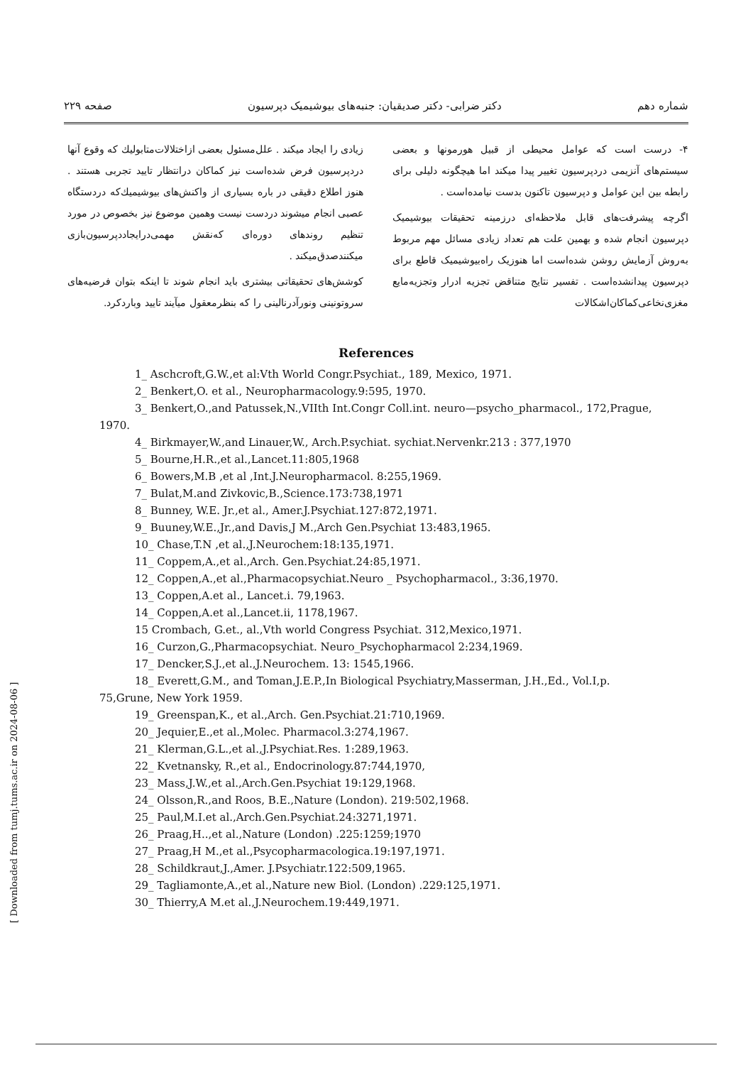شماره دهم دکتر ضرابی- دکتر صدیقیان: جنبه‌های بیوشیمیک دپرسیون صفحه ۲۲۹
۴- درست است که عوامل محیطی از قبیل هورمونها و بعضی سیستم‌های آنزیمی دردپرسیون تغییر پیدا میکند اما هیچگونه دلیلی برای رابطه بین این عوامل و دپرسیون تاکنون بدست نیامده‌است .
اگرچه پیشرفت‌های قابل ملاحظه‌ای درزمینه تحقیقات بیوشیمیک دپرسیون انجام شده و بهمین علت هم تعداد زیادی مسائل مهم مربوط به‌روش آزمایش روشن شده‌است اما هنوزیک راه‌بیوشیمیک قاطع برای دپرسیون پیدانشده‌است . تفسیر نتایج متناقض تجزیه ادرار وتجزیه‌مایع مغزی‌نخاعی‌کماکان‌اشکالات
زیادی را ایجاد میکند . علل‌مسئول بعضی ازاختلالات‌متابولیك که وقوع آنها دردپرسیون فرض شده‌است نیز کماکان درانتظار تایید تجربی هستند . هنوز اطلاع دقیقی در باره بسیاری از واکنش‌های بیوشیمیك‌که دردستگاه عصبی انجام میشوند دردست نیست وهمین موضوع نیز بخصوص در مورد تنظیم روندهای دوره‌ای که‌نقش مهمی‌درایجاددپرسیون‌بازی میکنندصدق‌میکند .
کوشش‌های تحقیقاتی بیشتری باید انجام شوند تا اینکه بتوان فرضیه‌های سروتونینی ونورآدرنالینی را که بنظرمعقول میآیند تایید وباردکرد.
References
1_ Aschcroft,G.W.,et al:Vth World Congr.Psychiat., 189, Mexico, 1971.
2_ Benkert,O. et al., Neuropharmacology.9:595, 1970.
3_ Benkert,O.,and Patussek,N.,VIIth Int.Congr Coll.int. neuro—psycho_pharmacol., 172,Prague, 1970.
4_ Birkmayer,W.,and Linauer,W., Arch.P.sychiat. sychiat.Nervenkr.213 : 377,1970
5_ Bourne,H.R.,et al.,Lancet.11:805,1968
6_ Bowers,M.B ,et al ,Int.J.Neuropharmacol. 8:255,1969.
7_ Bulat,M.and Zivkovic,B.,Science.173:738,1971
8_ Bunney, W.E. Jr.,et al., Amer.J.Psychiat.127:872,1971.
9_ Buuney,W.E.,Jr.,and Davis,J M.,Arch Gen.Psychiat 13:483,1965.
10_ Chase,T.N ,et al.,J.Neurochem:18:135,1971.
11_ Coppem,A.,et al.,Arch. Gen.Psychiat.24:85,1971.
12_ Coppen,A.,et al.,Pharmacopsychiat.Neuro _ Psychopharmacol., 3:36,1970.
13_ Coppen,A.et al., Lancet.i. 79,1963.
14_ Coppen,A.et al.,Lancet.ii, 1178,1967.
15 Crombach, G.et., al.,Vth world Congress Psychiat. 312,Mexico,1971.
16_ Curzon,G.,Pharmacopsychiat. Neuro_Psychopharmacol 2:234,1969.
17_ Dencker,S.J.,et al.,J.Neurochem. 13: 1545,1966.
18_ Everett,G.M., and Toman,J.E.P.,In Biological Psychiatry,Masserman, J.H.,Ed., Vol.I,p. 75,Grune, New York 1959.
19_ Greenspan,K., et al.,Arch. Gen.Psychiat.21:710,1969.
20_ Jequier,E.,et al.,Molec. Pharmacol.3:274,1967.
21_ Klerman,G.L.,et al.,J.Psychiat.Res. 1:289,1963.
22_ Kvetnansky, R.,et al., Endocrinology.87:744,1970,
23_ Mass,J.W.,et al.,Arch.Gen.Psychiat 19:129,1968.
24_ Olsson,R.,and Roos, B.E.,Nature (London). 219:502,1968.
25_ Paul,M.I.et al.,Arch.Gen.Psychiat.24:3271,1971.
26_ Praag,H..,et al.,Nature (London) .225:1259;1970
27_ Praag,H M.,et al.,Psycopharmacologica.19:197,1971.
28_ Schildkraut,J.,Amer. J.Psychiatr.122:509,1965.
29_ Tagliamonte,A.,et al.,Nature new Biol. (London) .229:125,1971.
30_ Thierry,A M.et al.,J.Neurochem.19:449,1971.
[ Downloaded from tumj.tums.ac.ir on 2024-08-06 ]